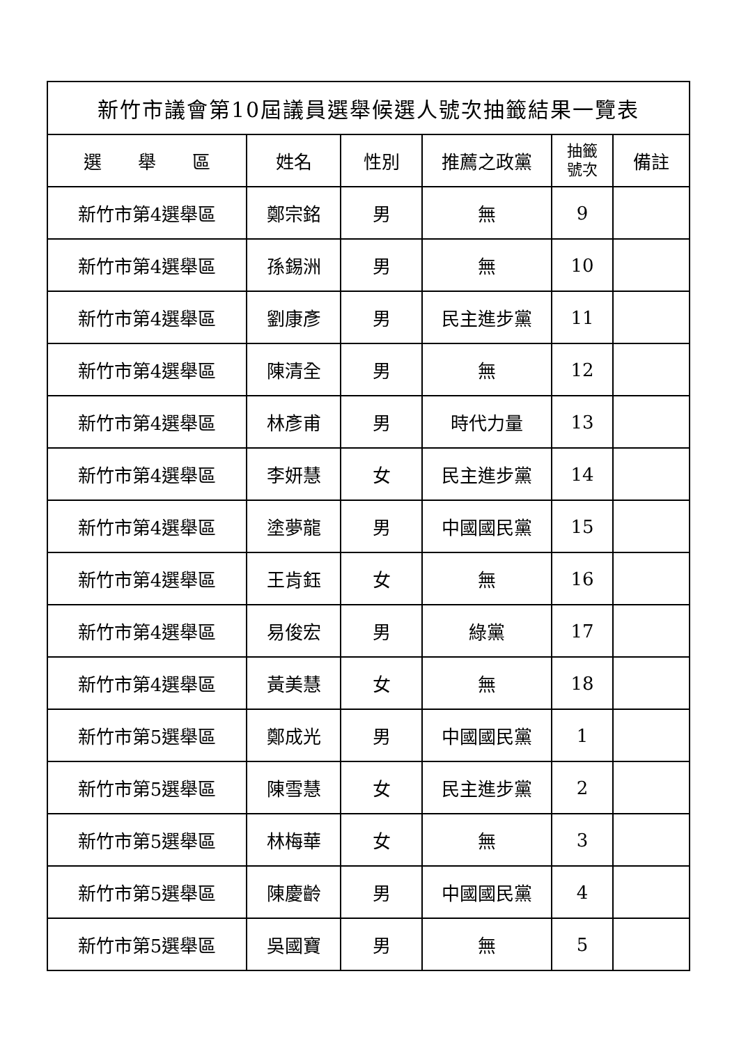| 新竹市議會第10屆議員選舉候選人號次抽籤結果一覽表 | | | | | |
| --- | --- | --- | --- | --- | --- |
| 選 舉 區 | 姓名 | 性別 | 推薦之政黨 | 抽籤 號次 | 備註 |
| 新竹市第4選舉區 | 鄭宗銘 | 男 | 無 | 9 | |
| 新竹市第4選舉區 | 孫錫洲 | 男 | 無 | 10 | |
| 新竹市第4選舉區 | 劉康彥 | 男 | 民主進步黨 | 11 | |
| 新竹市第4選舉區 | 陳清全 | 男 | 無 | 12 | |
| 新竹市第4選舉區 | 林彥甫 | 男 | 時代力量 | 13 | |
| 新竹市第4選舉區 | 李妍慧 | 女 | 民主進步黨 | 14 | |
| 新竹市第4選舉區 | 塗夢龍 | 男 | 中國國民黨 | 15 | |
| 新竹市第4選舉區 | 王肯鈺 | 女 | 無 | 16 | |
| 新竹市第4選舉區 | 易俊宏 | 男 | 綠黨 | 17 | |
| 新竹市第4選舉區 | 黃美慧 | 女 | 無 | 18 | |
| 新竹市第5選舉區 | 鄭成光 | 男 | 中國國民黨 | 1 | |
| 新竹市第5選舉區 | 陳雪慧 | 女 | 民主進步黨 | 2 | |
| 新竹市第5選舉區 | 林梅華 | 女 | 無 | 3 | |
| 新竹市第5選舉區 | 陳慶齡 | 男 | 中國國民黨 | 4 | |
| 新竹市第5選舉區 | 吳國寶 | 男 | 無 | 5 | |